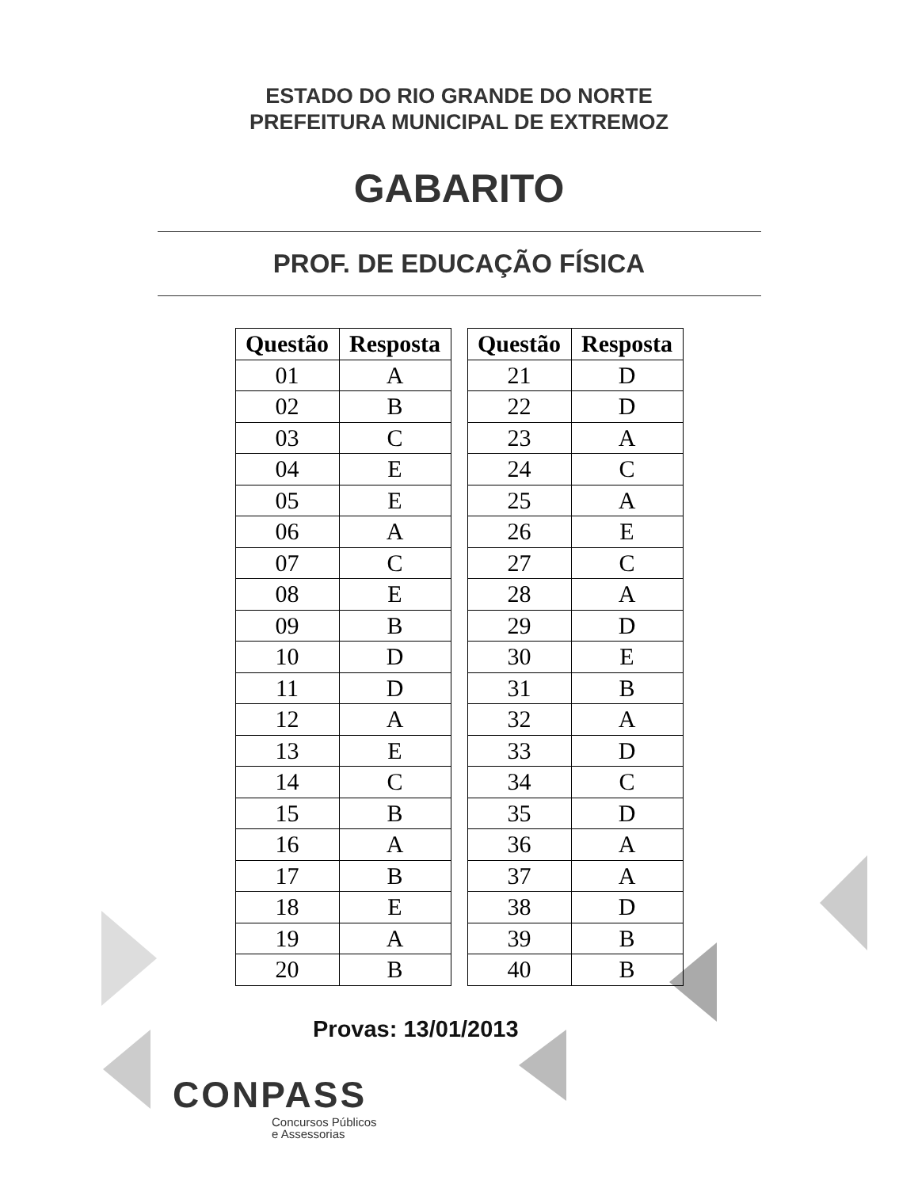ESTADO DO RIO GRANDE DO NORTE
PREFEITURA MUNICIPAL DE EXTREMOZ
GABARITO
PROF. DE EDUCAÇÃO FÍSICA
| Questão | Resposta |
| --- | --- |
| 01 | A |
| 02 | B |
| 03 | C |
| 04 | E |
| 05 | E |
| 06 | A |
| 07 | C |
| 08 | E |
| 09 | B |
| 10 | D |
| 11 | D |
| 12 | A |
| 13 | E |
| 14 | C |
| 15 | B |
| 16 | A |
| 17 | B |
| 18 | E |
| 19 | A |
| 20 | B |
| Questão | Resposta |
| --- | --- |
| 21 | D |
| 22 | D |
| 23 | A |
| 24 | C |
| 25 | A |
| 26 | E |
| 27 | C |
| 28 | A |
| 29 | D |
| 30 | E |
| 31 | B |
| 32 | A |
| 33 | D |
| 34 | C |
| 35 | D |
| 36 | A |
| 37 | A |
| 38 | D |
| 39 | B |
| 40 | B |
Provas: 13/01/2013
CONPASS
Concursos Públicos
e Assessorias